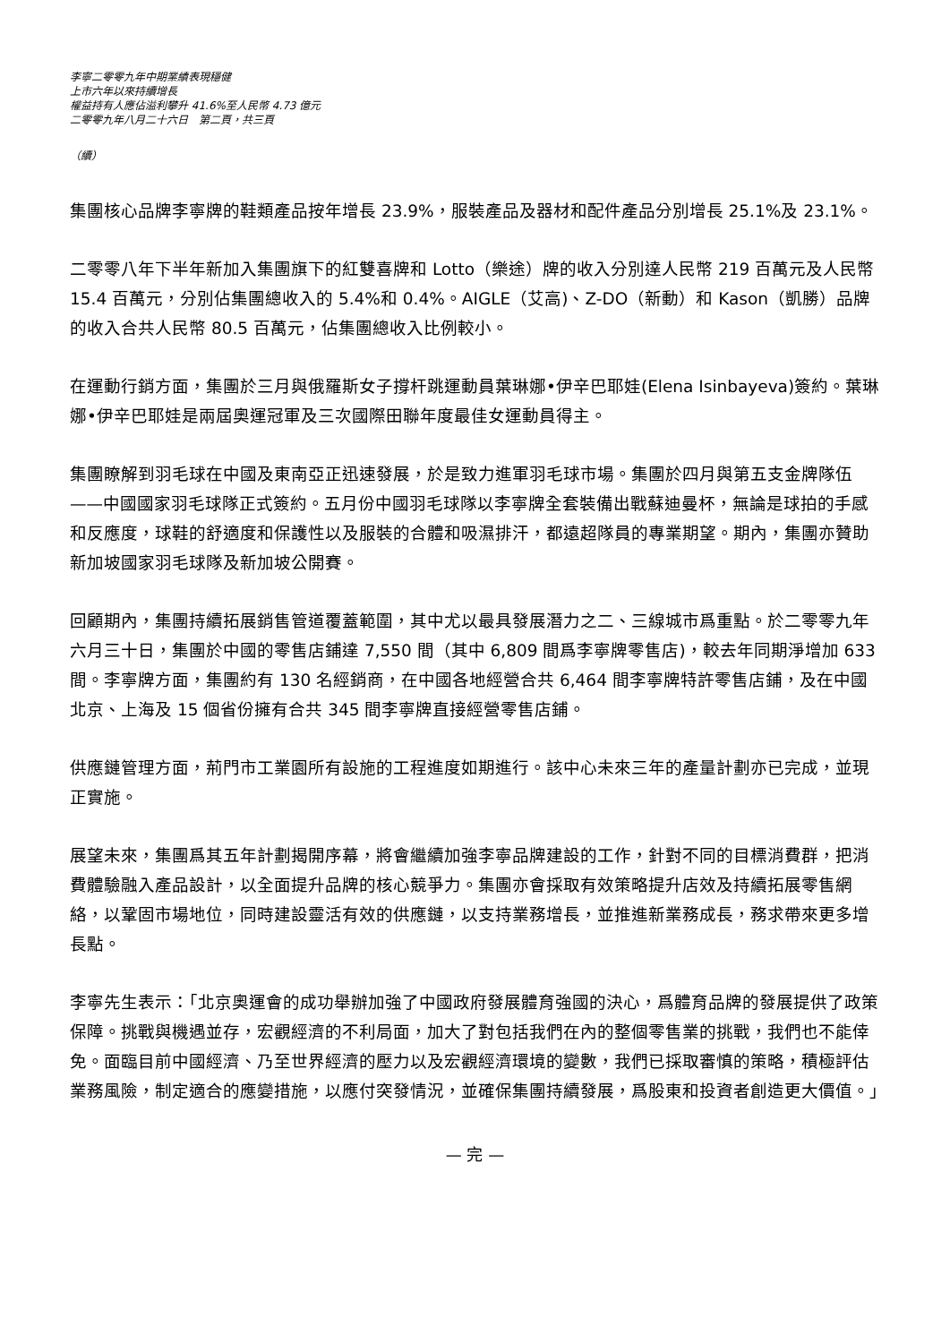李寧二零零九年中期業績表現穩健
上市六年以來持續增長
權益持有人應佔溢利攀升 41.6%至人民幣 4.73 億元
二零零九年八月二十六日　第二頁，共三頁
（續）
集團核心品牌李寧牌的鞋類產品按年增長 23.9%，服裝產品及器材和配件產品分別增長 25.1%及 23.1%。
二零零八年下半年新加入集團旗下的紅雙喜牌和 Lotto（樂途）牌的收入分別達人民幣 219 百萬元及人民幣 15.4 百萬元，分別佔集團總收入的 5.4%和 0.4%。AIGLE（艾高)、Z-DO（新動）和 Kason（凱勝）品牌的收入合共人民幣 80.5 百萬元，佔集團總收入比例較小。
在運動行銷方面，集團於三月與俄羅斯女子撐杆跳運動員葉琳娜•伊辛巴耶娃(Elena Isinbayeva)簽約。葉琳娜•伊辛巴耶娃是兩屆奧運冠軍及三次國際田聯年度最佳女運動員得主。
集團瞭解到羽毛球在中國及東南亞正迅速發展，於是致力進軍羽毛球市場。集團於四月與第五支金牌隊伍——中國國家羽毛球隊正式簽約。五月份中國羽毛球隊以李寧牌全套裝備出戰蘇迪曼杯，無論是球拍的手感和反應度，球鞋的舒適度和保護性以及服裝的合體和吸濕排汗，都遠超隊員的專業期望。期內，集團亦贊助新加坡國家羽毛球隊及新加坡公開賽。
回顧期內，集團持續拓展銷售管道覆蓋範圍，其中尤以最具發展潛力之二、三線城市爲重點。於二零零九年六月三十日，集團於中國的零售店鋪達 7,550 間（其中 6,809 間爲李寧牌零售店)，較去年同期淨增加 633 間。李寧牌方面，集團約有 130 名經銷商，在中國各地經營合共 6,464 間李寧牌特許零售店鋪，及在中國北京、上海及 15 個省份擁有合共 345 間李寧牌直接經營零售店鋪。
供應鏈管理方面，荊門市工業園所有設施的工程進度如期進行。該中心未來三年的產量計劃亦已完成，並現正實施。
展望未來，集團爲其五年計劃揭開序幕，將會繼續加強李寧品牌建設的工作，針對不同的目標消費群，把消費體驗融入產品設計，以全面提升品牌的核心競爭力。集團亦會採取有效策略提升店效及持續拓展零售網絡，以鞏固市場地位，同時建設靈活有效的供應鏈，以支持業務增長，並推進新業務成長，務求帶來更多增長點。
李寧先生表示：「北京奧運會的成功舉辦加強了中國政府發展體育強國的決心，爲體育品牌的發展提供了政策保障。挑戰與機遇並存，宏觀經濟的不利局面，加大了對包括我們在內的整個零售業的挑戰，我們也不能倖免。面臨目前中國經濟、乃至世界經濟的壓力以及宏觀經濟環境的變數，我們已採取審慎的策略，積極評估業務風險，制定適合的應變措施，以應付突發情況，並確保集團持續發展，爲股東和投資者創造更大價值。」
— 完 —